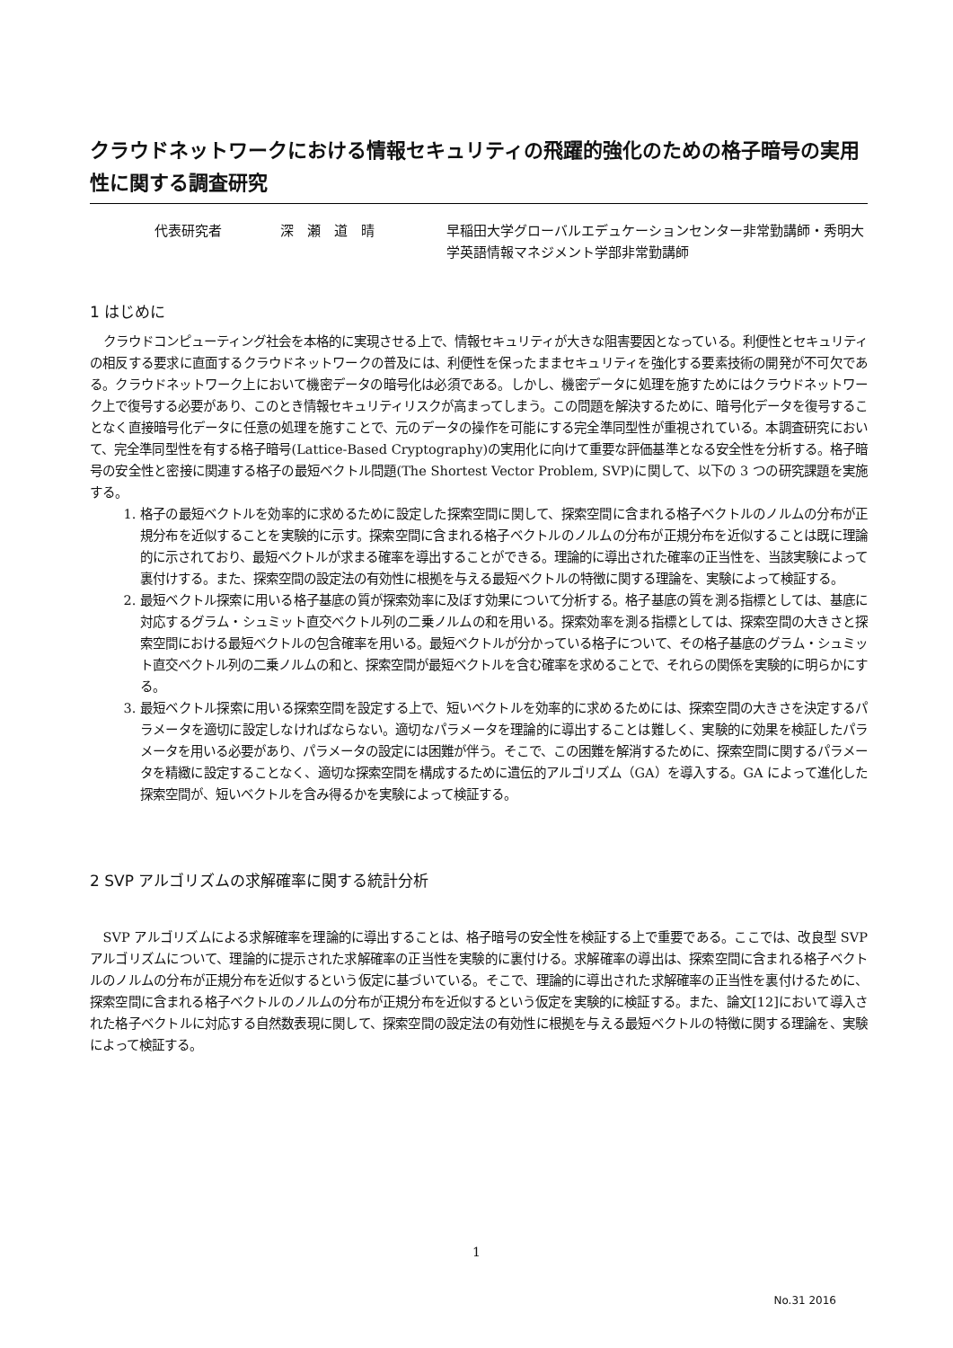クラウドネットワークにおける情報セキュリティの飛躍的強化のための格子暗号の実用性に関する調査研究
代表研究者 深　瀬　道　晴 早稲田大学グローバルエデュケーションセンター非常勤講師・秀明大学英語情報マネジメント学部非常勤講師
1 はじめに
クラウドコンピューティング社会を本格的に実現させる上で、情報セキュリティが大きな阻害要因となっている。利便性とセキュリティの相反する要求に直面するクラウドネットワークの普及には、利便性を保ったままセキュリティを強化する要素技術の開発が不可欠である。クラウドネットワーク上において機密データの暗号化は必須である。しかし、機密データに処理を施すためにはクラウドネットワーク上で復号する必要があり、このとき情報セキュリティリスクが高まってしまう。この問題を解決するために、暗号化データを復号することなく直接暗号化データに任意の処理を施すことで、元のデータの操作を可能にする完全準同型性が重視されている。本調査研究において、完全準同型性を有する格子暗号(Lattice-Based Cryptography)の実用化に向けて重要な評価基準となる安全性を分析する。格子暗号の安全性と密接に関連する格子の最短ベクトル問題(The Shortest Vector Problem, SVP)に関して、以下の 3 つの研究課題を実施する。
1. 格子の最短ベクトルを効率的に求めるために設定した探索空間に関して、探索空間に含まれる格子ベクトルのノルムの分布が正規分布を近似することを実験的に示す。探索空間に含まれる格子ベクトルのノルムの分布が正規分布を近似することは既に理論的に示されており、最短ベクトルが求まる確率を導出することができる。理論的に導出された確率の正当性を、当該実験によって裏付けする。また、探索空間の設定法の有効性に根拠を与える最短ベクトルの特徴に関する理論を、実験によって検証する。
2. 最短ベクトル探索に用いる格子基底の質が探索効率に及ぼす効果について分析する。格子基底の質を測る指標としては、基底に対応するグラム・シュミット直交ベクトル列の二乗ノルムの和を用いる。探索効率を測る指標としては、探索空間の大きさと探索空間における最短ベクトルの包含確率を用いる。最短ベクトルが分かっている格子について、その格子基底のグラム・シュミット直交ベクトル列の二乗ノルムの和と、探索空間が最短ベクトルを含む確率を求めることで、それらの関係を実験的に明らかにする。
3. 最短ベクトル探索に用いる探索空間を設定する上で、短いベクトルを効率的に求めるためには、探索空間の大きさを決定するパラメータを適切に設定しなければならない。適切なパラメータを理論的に導出することは難しく、実験的に効果を検証したパラメータを用いる必要があり、パラメータの設定には困難が伴う。そこで、この困難を解消するために、探索空間に関するパラメータを精緻に設定することなく、適切な探索空間を構成するために遺伝的アルゴリズム（GA）を導入する。GA によって進化した探索空間が、短いベクトルを含み得るかを実験によって検証する。
2 SVP アルゴリズムの求解確率に関する統計分析
SVP アルゴリズムによる求解確率を理論的に導出することは、格子暗号の安全性を検証する上で重要である。ここでは、改良型 SVP アルゴリズムについて、理論的に提示された求解確率の正当性を実験的に裏付ける。求解確率の導出は、探索空間に含まれる格子ベクトルのノルムの分布が正規分布を近似するという仮定に基づいている。そこで、理論的に導出された求解確率の正当性を裏付けるために、探索空間に含まれる格子ベクトルのノルムの分布が正規分布を近似するという仮定を実験的に検証する。また、論文[12]において導入された格子ベクトルに対応する自然数表現に関して、探索空間の設定法の有効性に根拠を与える最短ベクトルの特徴に関する理論を、実験によって検証する。
1
No.31 2016